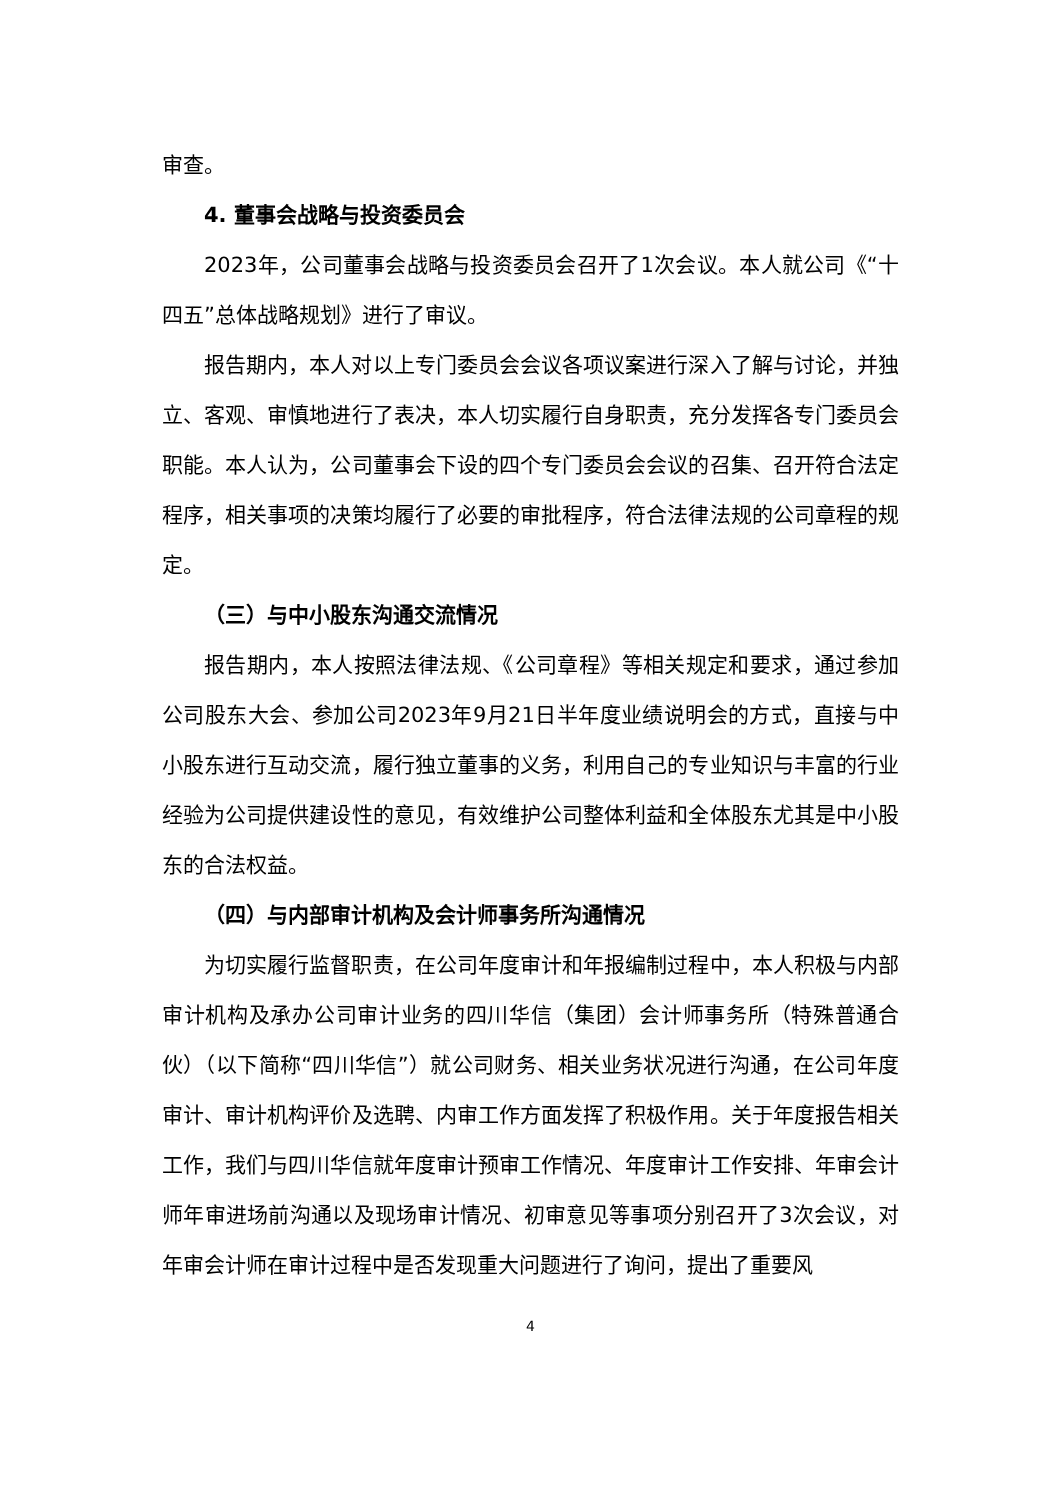审查。
4. 董事会战略与投资委员会
2023年，公司董事会战略与投资委员会召开了1次会议。本人就公司《“十四五”总体战略规划》进行了审议。
报告期内，本人对以上专门委员会会议各项议案进行深入了解与讨论，并独立、客观、审慎地进行了表决，本人切实履行自身职责，充分发挥各专门委员会职能。本人认为，公司董事会下设的四个专门委员会会议的召集、召开符合法定程序，相关事项的决策均履行了必要的审批程序，符合法律法规的公司章程的规定。
（三）与中小股东沟通交流情况
报告期内，本人按照法律法规、《公司章程》等相关规定和要求，通过参加公司股东大会、参加公司2023年9月21日半年度业绩说明会的方式，直接与中小股东进行互动交流，履行独立董事的义务，利用自己的专业知识与丰富的行业经验为公司提供建设性的意见，有效维护公司整体利益和全体股东尤其是中小股东的合法权益。
（四）与内部审计机构及会计师事务所沟通情况
为切实履行监督职责，在公司年度审计和年报编制过程中，本人积极与内部审计机构及承办公司审计业务的四川华信（集团）会计师事务所（特殊普通合伙）（以下简称“四川华信”）就公司财务、相关业务状况进行沟通，在公司年度审计、审计机构评价及选聘、内审工作方面发挥了积极作用。关于年度报告相关工作，我们与四川华信就年度审计预审工作情况、年度审计工作安排、年审会计师年审进场前沟通以及现场审计情况、初审意见等事项分别召开了3次会议，对年审会计师在审计过程中是否发现重大问题进行了询问，提出了重要风
4